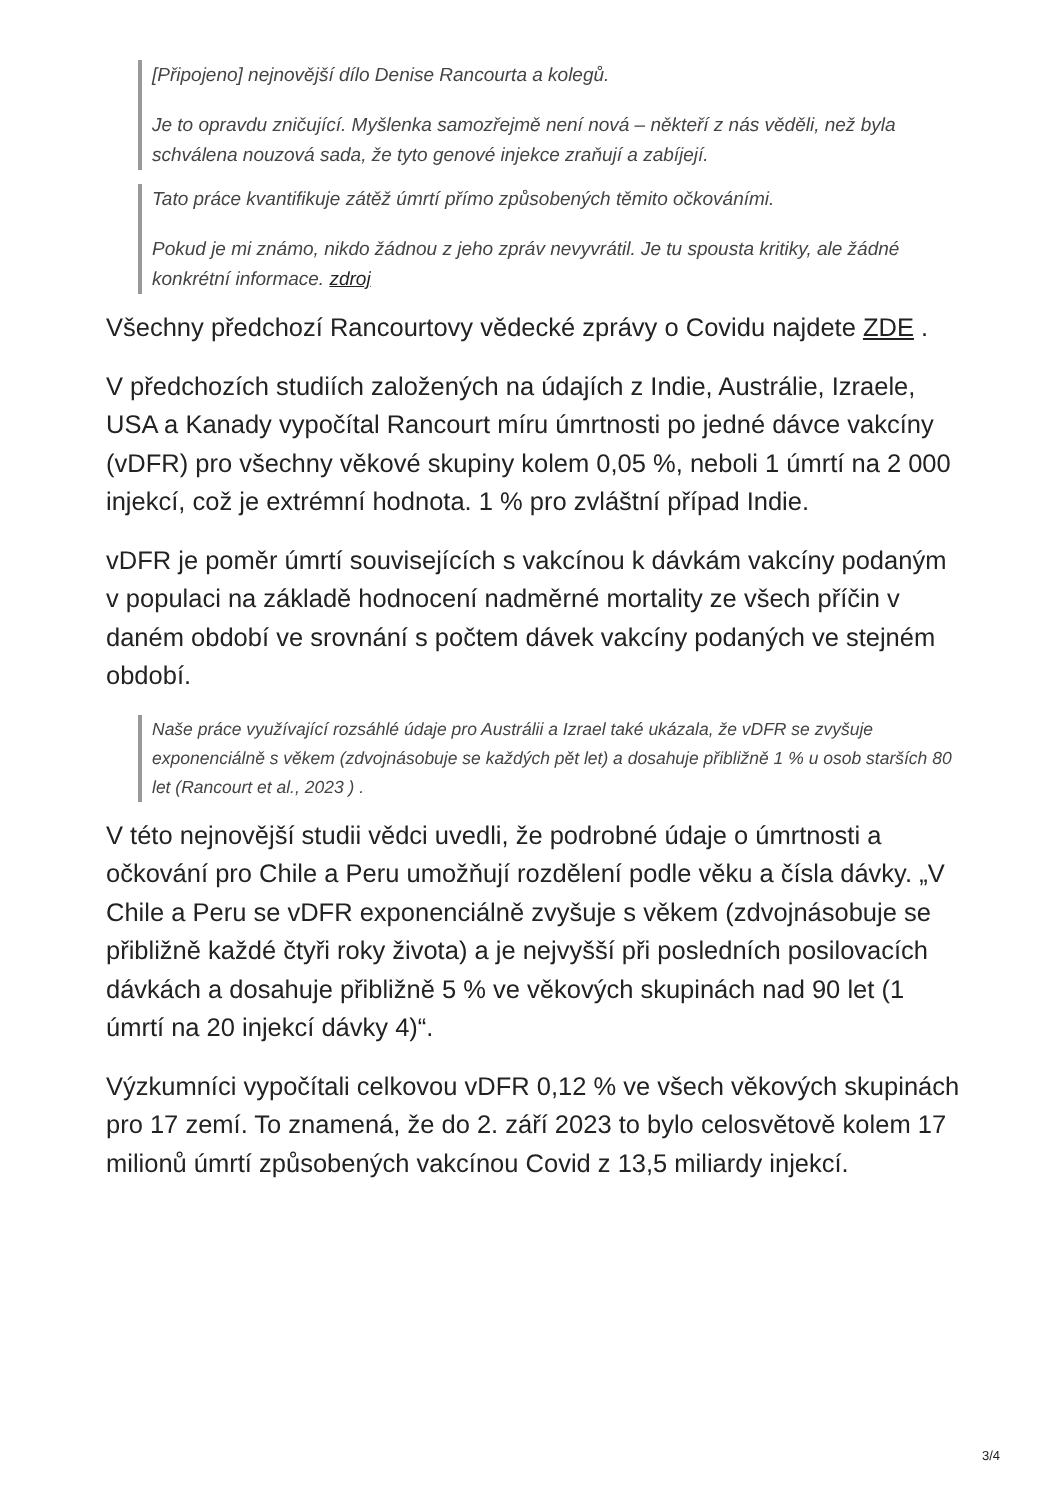[Připojeno] nejnovější dílo Denise Rancourta a kolegů.
Je to opravdu zničující. Myšlenka samozřejmě není nová – někteří z nás věděli, než byla schválena nouzová sada, že tyto genové injekce zraňují a zabíjejí.
Tato práce kvantifikuje zátěž úmrtí přímo způsobených těmito očkováními.
Pokud je mi známo, nikdo žádnou z jeho zpráv nevyvrátil. Je tu spousta kritiky, ale žádné konkrétní informace. zdroj
Všechny předchozí Rancourtovy vědecké zprávy o Covidu najdete ZDE .
V předchozích studiích založených na údajích z Indie, Austrálie, Izraele, USA a Kanady vypočítal Rancourt míru úmrtnosti po jedné dávce vakcíny (vDFR) pro všechny věkové skupiny kolem 0,05 %, neboli 1 úmrtí na 2 000 injekcí, což je extrémní hodnota. 1 % pro zvláštní případ Indie.
vDFR je poměr úmrtí souvisejících s vakcínou k dávkám vakcíny podaným v populaci na základě hodnocení nadměrné mortality ze všech příčin v daném období ve srovnání s počtem dávek vakcíny podaných ve stejném období.
Naše práce využívající rozsáhlé údaje pro Austrálii a Izrael také ukázala, že vDFR se zvyšuje exponenciálně s věkem (zdvojnásobuje se každých pět let) a dosahuje přibližně 1 % u osob starších 80 let (Rancourt et al., 2023 ) .
V této nejnovější studii vědci uvedli, že podrobné údaje o úmrtnosti a očkování pro Chile a Peru umožňují rozdělení podle věku a čísla dávky. „V Chile a Peru se vDFR exponenciálně zvyšuje s věkem (zdvojnásobuje se přibližně každé čtyři roky života) a je nejvyšší při posledních posilovacích dávkách a dosahuje přibližně 5 % ve věkových skupinách nad 90 let (1 úmrtí na 20 injekcí dávky 4)“.
Výzkumníci vypočítali celkovou vDFR 0,12 % ve všech věkových skupinách pro 17 zemí. To znamená, že do 2. září 2023 to bylo celosvětově kolem 17 milionů úmrtí způsobených vakcínou Covid z 13,5 miliardy injekcí.
3/4